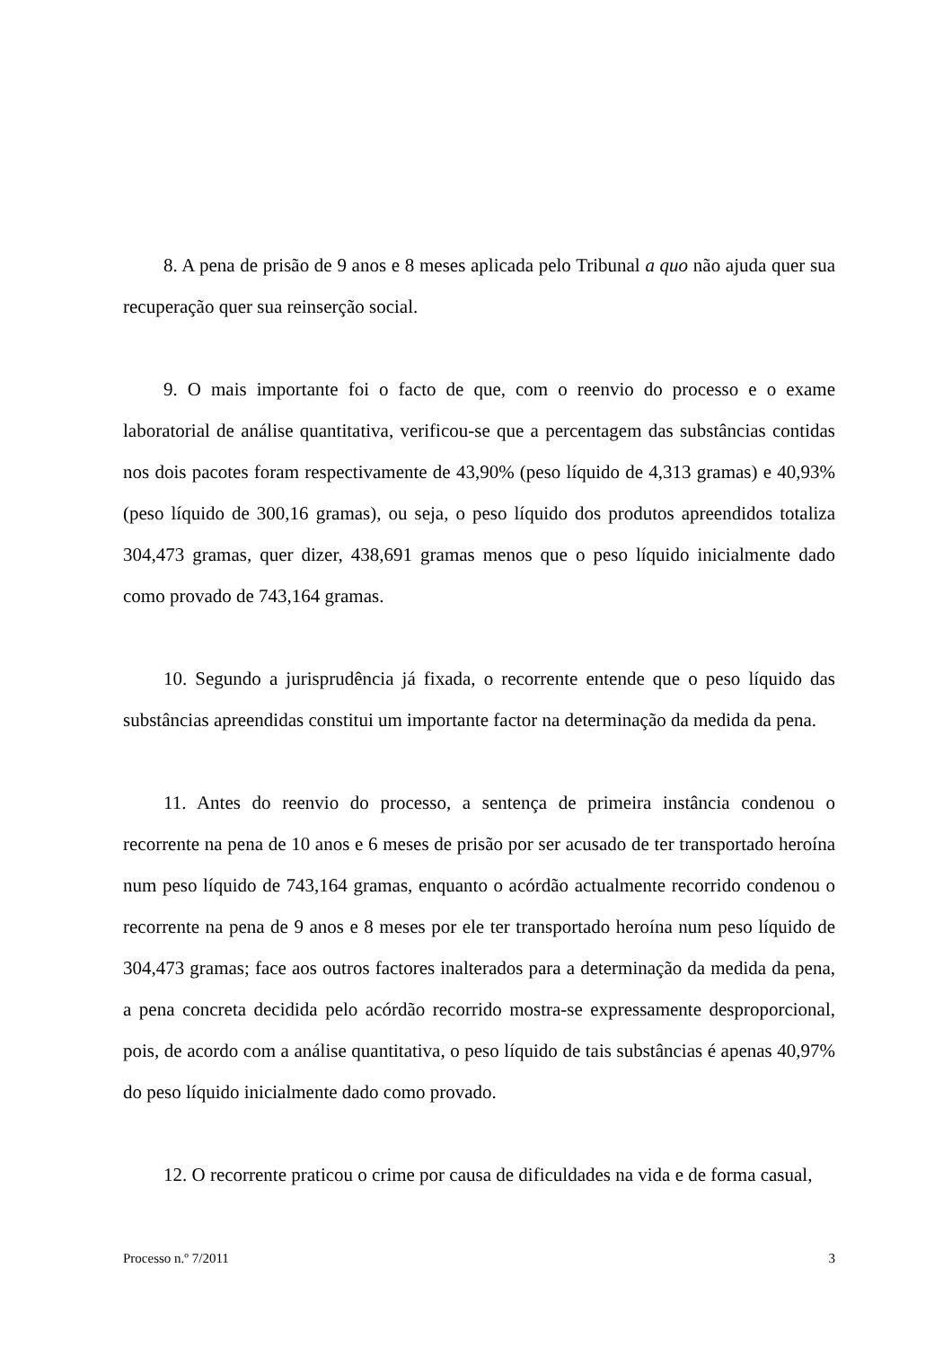8. A pena de prisão de 9 anos e 8 meses aplicada pelo Tribunal a quo não ajuda quer sua recuperação quer sua reinserção social.
9. O mais importante foi o facto de que, com o reenvio do processo e o exame laboratorial de análise quantitativa, verificou-se que a percentagem das substâncias contidas nos dois pacotes foram respectivamente de 43,90% (peso líquido de 4,313 gramas) e 40,93% (peso líquido de 300,16 gramas), ou seja, o peso líquido dos produtos apreendidos totaliza 304,473 gramas, quer dizer, 438,691 gramas menos que o peso líquido inicialmente dado como provado de 743,164 gramas.
10. Segundo a jurisprudência já fixada, o recorrente entende que o peso líquido das substâncias apreendidas constitui um importante factor na determinação da medida da pena.
11. Antes do reenvio do processo, a sentença de primeira instância condenou o recorrente na pena de 10 anos e 6 meses de prisão por ser acusado de ter transportado heroína num peso líquido de 743,164 gramas, enquanto o acórdão actualmente recorrido condenou o recorrente na pena de 9 anos e 8 meses por ele ter transportado heroína num peso líquido de 304,473 gramas; face aos outros factores inalterados para a determinação da medida da pena, a pena concreta decidida pelo acórdão recorrido mostra-se expressamente desproporcional, pois, de acordo com a análise quantitativa, o peso líquido de tais substâncias é apenas 40,97% do peso líquido inicialmente dado como provado.
12. O recorrente praticou o crime por causa de dificuldades na vida e de forma casual,
Processo n.º 7/2011 3